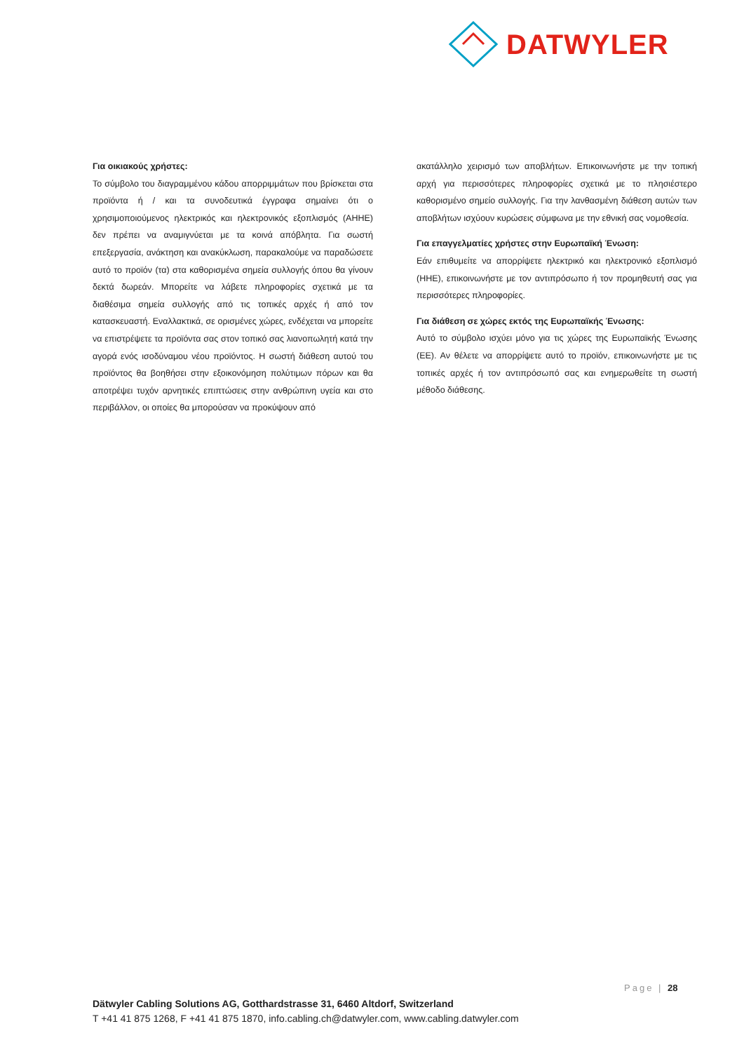DATWYLER
Για οικιακούς χρήστες:
Το σύμβολο του διαγραμμένου κάδου απορριμμάτων που βρίσκεται στα προϊόντα ή / και τα συνοδευτικά έγγραφα σημαίνει ότι ο χρησιμοποιούμενος ηλεκτρικός και ηλεκτρονικός εξοπλισμός (ΑΗΗΕ) δεν πρέπει να αναμιγνύεται με τα κοινά απόβλητα. Για σωστή επεξεργασία, ανάκτηση και ανακύκλωση, παρακαλούμε να παραδώσετε αυτό το προϊόν (τα) στα καθορισμένα σημεία συλλογής όπου θα γίνουν δεκτά δωρεάν. Μπορείτε να λάβετε πληροφορίες σχετικά με τα διαθέσιμα σημεία συλλογής από τις τοπικές αρχές ή από τον κατασκευαστή. Εναλλακτικά, σε ορισμένες χώρες, ενδέχεται να μπορείτε να επιστρέψετε τα προϊόντα σας στον τοπικό σας λιανοπωλητή κατά την αγορά ενός ισοδύναμου νέου προϊόντος. Η σωστή διάθεση αυτού του προϊόντος θα βοηθήσει στην εξοικονόμηση πολύτιμων πόρων και θα αποτρέψει τυχόν αρνητικές επιπτώσεις στην ανθρώπινη υγεία και στο περιβάλλον, οι οποίες θα μπορούσαν να προκύψουν από
ακατάλληλο χειρισμό των αποβλήτων. Επικοινωνήστε με την τοπική αρχή για περισσότερες πληροφορίες σχετικά με το πλησιέστερο καθορισμένο σημείο συλλογής. Για την λανθασμένη διάθεση αυτών των αποβλήτων ισχύουν κυρώσεις σύμφωνα με την εθνική σας νομοθεσία.
Για επαγγελματίες χρήστες στην Ευρωπαϊκή Ένωση:
Εάν επιθυμείτε να απορρίψετε ηλεκτρικό και ηλεκτρονικό εξοπλισμό (ΗΗΕ), επικοινωνήστε με τον αντιπρόσωπο ή τον προμηθευτή σας για περισσότερες πληροφορίες.
Για διάθεση σε χώρες εκτός της Ευρωπαϊκής Ένωσης:
Αυτό το σύμβολο ισχύει μόνο για τις χώρες της Ευρωπαϊκής Ένωσης (ΕΕ). Αν θέλετε να απορρίψετε αυτό το προϊόν, επικοινωνήστε με τις τοπικές αρχές ή τον αντιπρόσωπό σας και ενημερωθείτε τη σωστή μέθοδο διάθεσης.
Page | 28
Dätwyler Cabling Solutions AG, Gotthardstrasse 31, 6460 Altdorf, Switzerland
T +41 41 875 1268, F +41 41 875 1870, info.cabling.ch@datwyler.com, www.cabling.datwyler.com